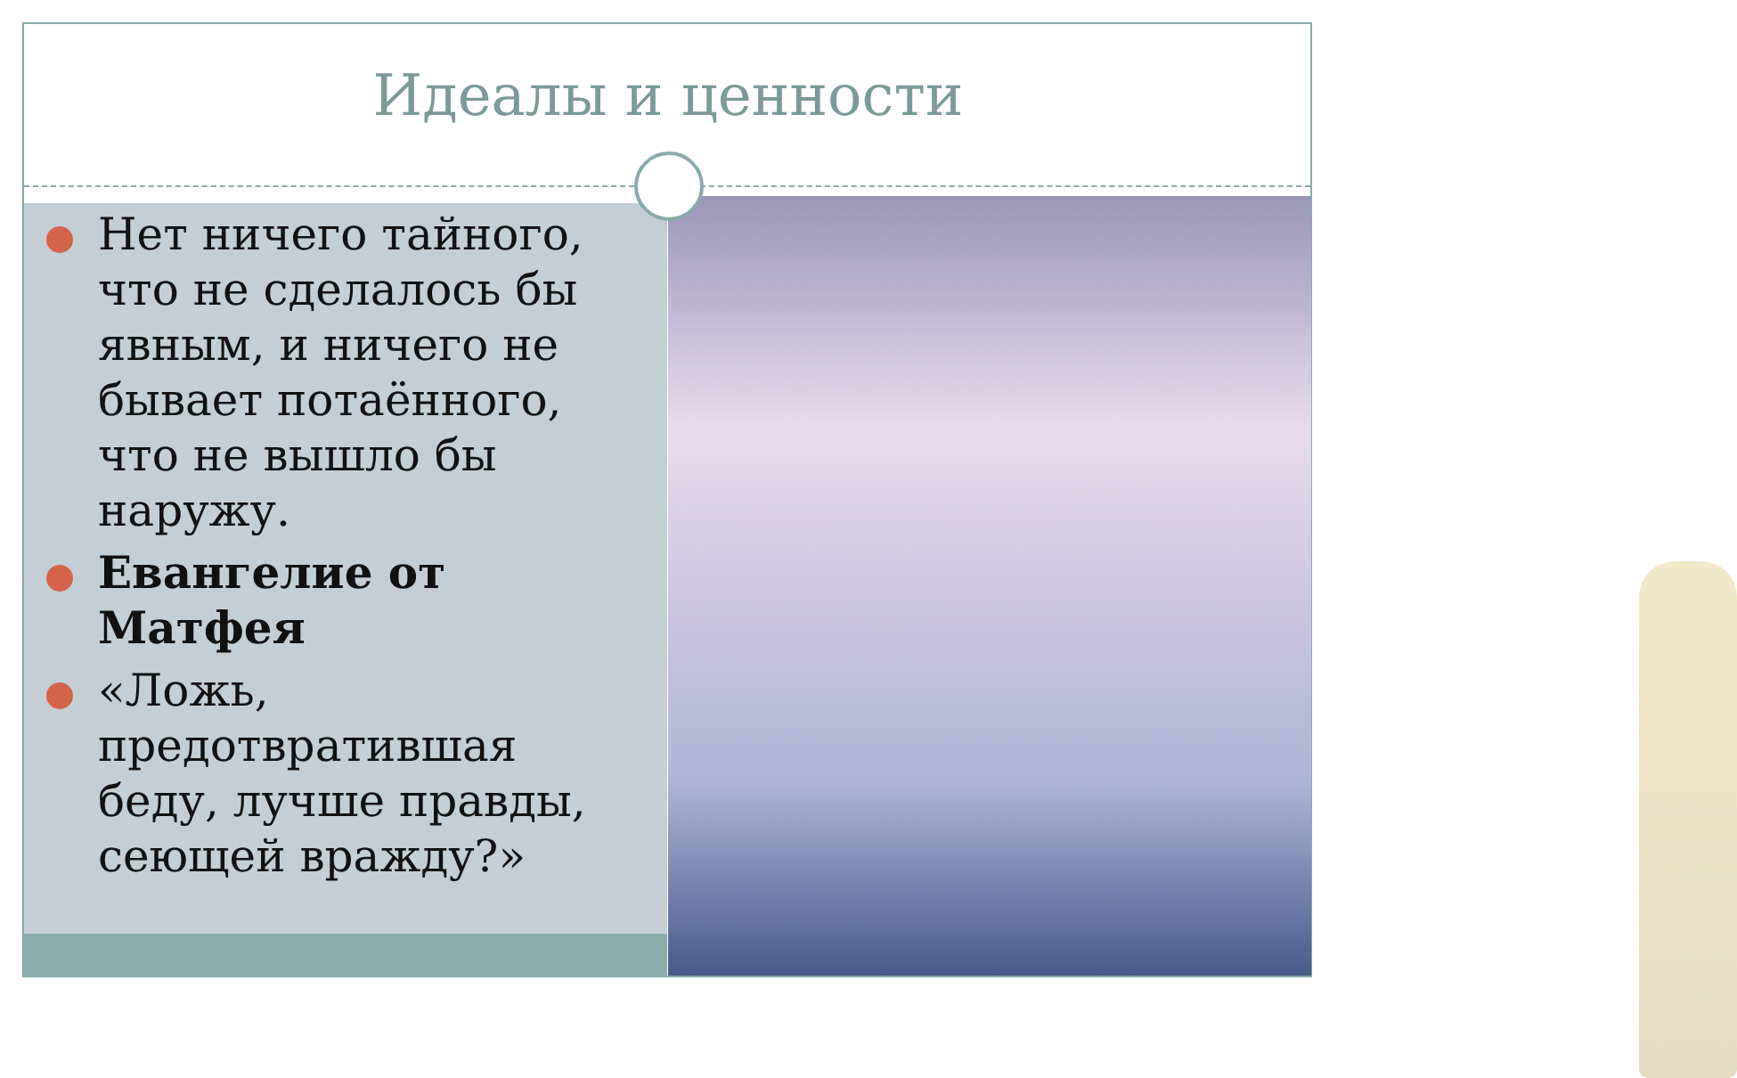Идеалы и ценности
Нет ничего тайного, что не сделалось бы явным, и ничего не бывает потаённого, что не вышло бы наружу.
Евангелие от Матфея
«Ложь, предотвратившая беду, лучше правды, сеющей вражду?»